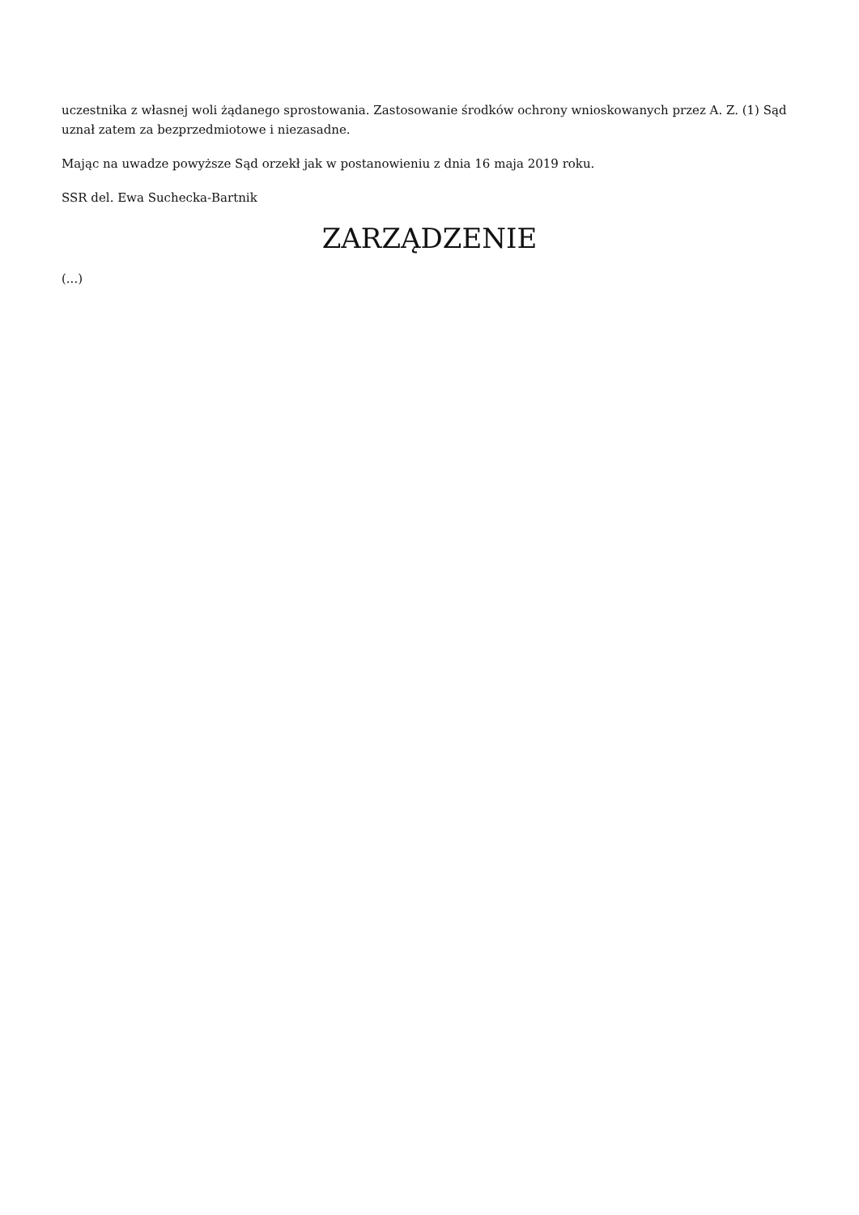uczestnika z własnej woli żądanego sprostowania. Zastosowanie środków ochrony wnioskowanych przez A. Z. (1) Sąd uznał zatem za bezprzedmiotowe i niezasadne.
Mając na uwadze powyższe Sąd orzekł jak w postanowieniu z dnia 16 maja 2019 roku.
SSR del. Ewa Suchecka-Bartnik
ZARZĄDZENIE
(...)